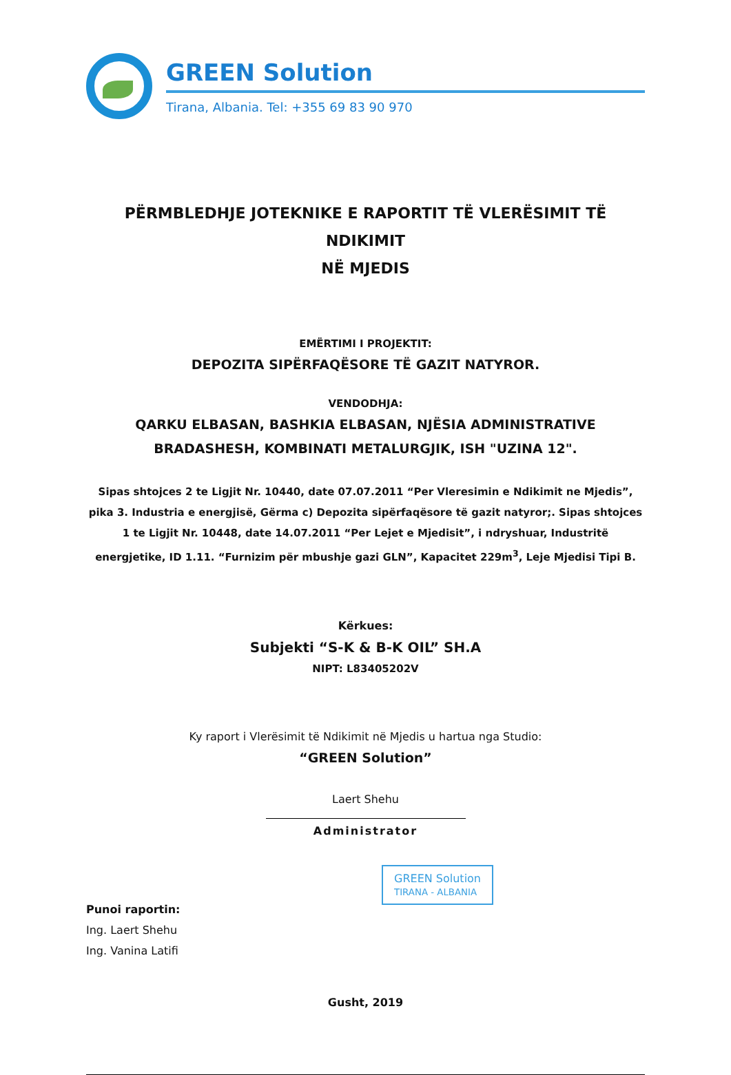GREEN Solution
Tirana, Albania. Tel: +355 69 83 90 970
PËRMBLEDHJE JOTEKNIKE E RAPORTIT TË VLERËSIMIT TË NDIKIMIT
NË MJEDIS
EMËRTIMI I PROJEKTIT:
DEPOZITA SIPËRFAQËSORE TË GAZIT NATYROR.
VENDODHJA:
QARKU ELBASAN, BASHKIA ELBASAN, NJËSIA ADMINISTRATIVE
BRADASHESH, KOMBINATI METALURGJIK, ISH "UZINA 12".
Sipas shtojces 2 te Ligjit Nr. 10440, date 07.07.2011 “Per Vleresimin e Ndikimit ne Mjedis”, pika 3. Industria e energjisë, Gërma c) Depozita sipërfaqësore të gazit natyror;. Sipas shtojces 1 te Ligjit Nr. 10448, date 14.07.2011 “Per Lejet e Mjedisit”, i ndryshuar, Industritë energjetike, ID 1.11. “Furnizim për mbushje gazi GLN”, Kapacitet 229m<sup>3</sup>, Leje Mjedisi Tipi B.
Kërkues:
Subjekti “S-K & B-K OIL” SH.A
NIPT: L83405202V
Ky raport i Vlerësimit të Ndikimit në Mjedis u hartua nga Studio:
“GREEN Solution”
Laert Shehu
Administrator
Punoi raportin:
Ing. Laert Shehu
Ing. Vanina Latifi
GREEN Solution
TIRANA - ALBANIA
Gusht, 2019